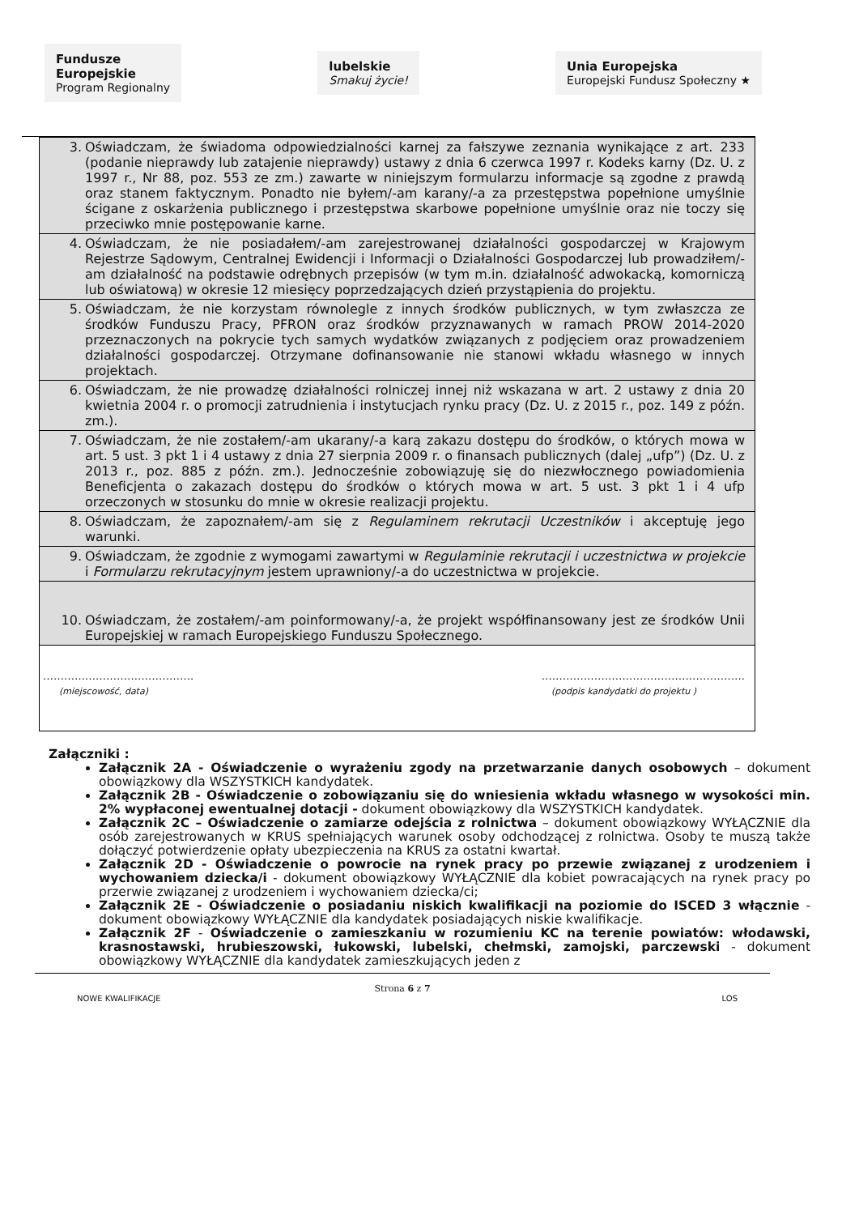Fundusze
Europejskie
Program Regionalny
lubelskie
Smakuj życie!
Unia Europejska
Europejski Fundusz Społeczny ★
| 3. Oświadczam, że świadoma odpowiedzialności karnej za fałszywe zeznania wynikające z art. 233 (podanie nieprawdy lub zatajenie nieprawdy) ustawy z dnia 6 czerwca 1997 r. Kodeks karny (Dz. U. z 1997 r., Nr 88, poz. 553 ze zm.) zawarte w niniejszym formularzu informacje są zgodne z prawdą oraz stanem faktycznym. Ponadto nie byłem/-am karany/-a za przestępstwa popełnione umyślnie ścigane z oskarżenia publicznego i przestępstwa skarbowe popełnione umyślnie oraz nie toczy się przeciwko mnie postępowanie karne. |
| 4. Oświadczam, że nie posiadałem/-am zarejestrowanej działalności gospodarczej w Krajowym Rejestrze Sądowym, Centralnej Ewidencji i Informacji o Działalności Gospodarczej lub prowadziłem/-am działalność na podstawie odrębnych przepisów (w tym m.in. działalność adwokacką, komorniczą lub oświatową) w okresie 12 miesięcy poprzedzających dzień przystąpienia do projektu. |
| 5. Oświadczam, że nie korzystam równolegle z innych środków publicznych, w tym zwłaszcza ze środków Funduszu Pracy, PFRON oraz środków przyznawanych w ramach PROW 2014-2020 przeznaczonych na pokrycie tych samych wydatków związanych z podjęciem oraz prowadzeniem działalności gospodarczej. Otrzymane dofinansowanie nie stanowi wkładu własnego w innych projektach. |
| 6. Oświadczam, że nie prowadzę działalności rolniczej innej niż wskazana w art. 2 ustawy z dnia 20 kwietnia 2004 r. o promocji zatrudnienia i instytucjach rynku pracy (Dz. U. z 2015 r., poz. 149 z późn. zm.). |
| 7. Oświadczam, że nie zostałem/-am ukarany/-a karą zakazu dostępu do środków, o których mowa w art. 5 ust. 3 pkt 1 i 4 ustawy z dnia 27 sierpnia 2009 r. o finansach publicznych (dalej „ufp”) (Dz. U. z 2013 r., poz. 885 z późn. zm.). Jednocześnie zobowiązuję się do niezwłocznego powiadomienia Beneficjenta o zakazach dostępu do środków o których mowa w art. 5 ust. 3 pkt 1 i 4 ufp orzeczonych w stosunku do mnie w okresie realizacji projektu. |
| 8. Oświadczam, że zapoznałem/-am się z Regulaminem rekrutacji Uczestników i akceptuję jego warunki. |
| 9. Oświadczam, że zgodnie z wymogami zawartymi w Regulaminie rekrutacji i uczestnictwa w projekcie i Formularzu rekrutacyjnym jestem uprawniony/-a do uczestnictwa w projekcie. |
| 10. Oświadczam, że zostałem/-am poinformowany/-a, że projekt współfinansowany jest ze środków Unii Europejskiej w ramach Europejskiego Funduszu Społecznego. |
| ……………………………………. …………………………………………………. (miejscowość, data) (podpis kandydatki do projektu ) |
Załączniki :
Załącznik 2A - Oświadczenie o wyrażeniu zgody na przetwarzanie danych osobowych – dokument obowiązkowy dla WSZYSTKICH kandydatek.
Załącznik 2B - Oświadczenie o zobowiązaniu się do wniesienia wkładu własnego w wysokości min. 2% wypłaconej ewentualnej dotacji - dokument obowiązkowy dla WSZYSTKICH kandydatek.
Załącznik 2C – Oświadczenie o zamiarze odejścia z rolnictwa – dokument obowiązkowy WYŁĄCZNIE dla osób zarejestrowanych w KRUS spełniających warunek osoby odchodzącej z rolnictwa. Osoby te muszą także dołączyć potwierdzenie opłaty ubezpieczenia na KRUS za ostatni kwartał.
Załącznik 2D - Oświadczenie o powrocie na rynek pracy po przewie związanej z urodzeniem i wychowaniem dziecka/i - dokument obowiązkowy WYŁĄCZNIE dla kobiet powracających na rynek pracy po przerwie związanej z urodzeniem i wychowaniem dziecka/ci;
Załącznik 2E - Oświadczenie o posiadaniu niskich kwalifikacji na poziomie do ISCED 3 włącznie - dokument obowiązkowy WYŁĄCZNIE dla kandydatek posiadających niskie kwalifikacje.
Załącznik 2F - Oświadczenie o zamieszkaniu w rozumieniu KC na terenie powiatów: włodawski, krasnostawski, hrubieszowski, łukowski, lubelski, chełmski, zamojski, parczewski - dokument obowiązkowy WYŁĄCZNIE dla kandydatek zamieszkujących jeden z
Strona 6 z 7
NOWE KWALIFIKACJE LOS